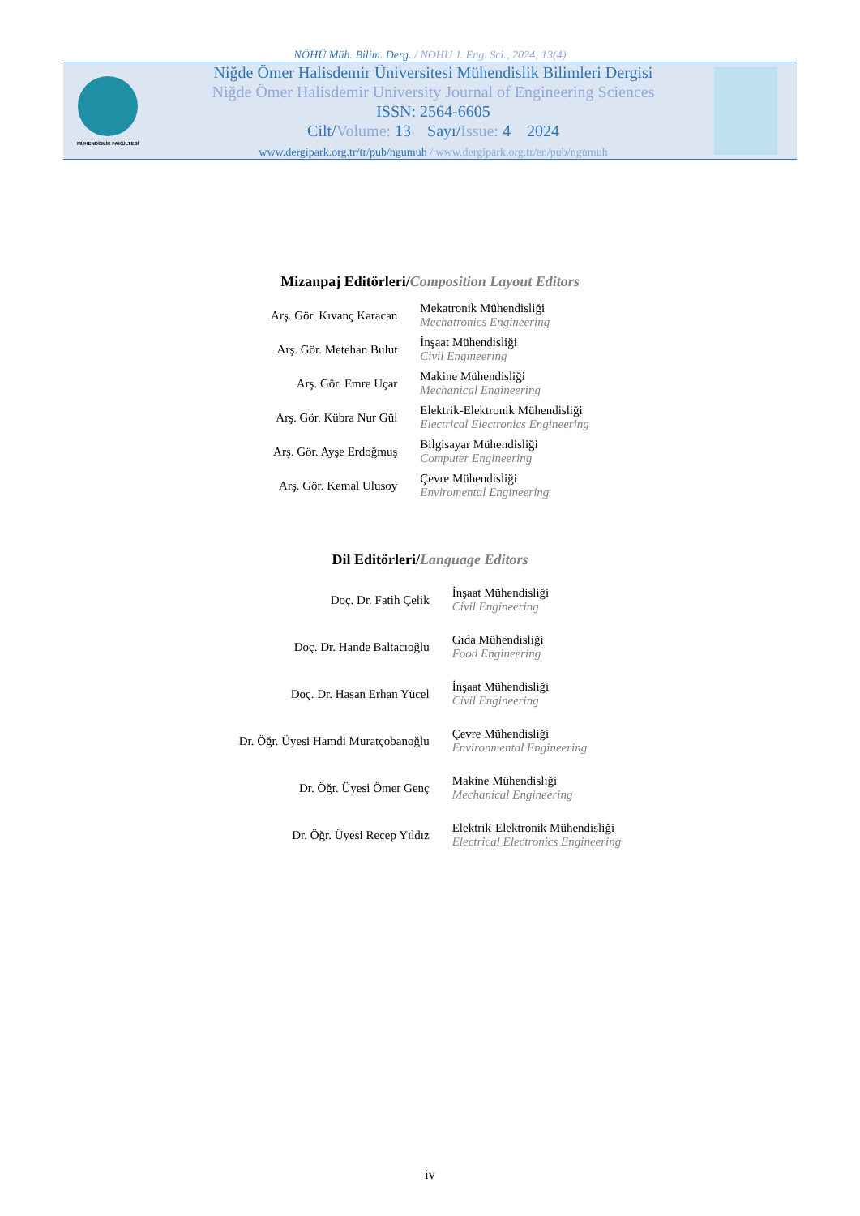NÖHÜ Müh. Bilim. Derg. / NOHU J. Eng. Sci., 2024; 13(4)
MÜHENDİSLİK FAKÜLTESİ
Niğde Ömer Halisdemir Üniversitesi Mühendislik Bilimleri Dergisi
Niğde Ömer Halisdemir University Journal of Engineering Sciences
ISSN: 2564-6605
Cilt/Volume: 13 Sayı/Issue: 4 2024
www.dergipark.org.tr/tr/pub/ngumuh / www.dergipark.org.tr/en/pub/ngumuh
Mizanpaj Editörleri/Composition Layout Editors
| Arş. Gör. Kıvanç Karacan | Mekatronik Mühendisliği Mechatronics Engineering |
| Arş. Gör. Metehan Bulut | İnşaat Mühendisliği Civil Engineering |
| Arş. Gör. Emre Uçar | Makine Mühendisliği Mechanical Engineering |
| Arş. Gör. Kübra Nur Gül | Elektrik-Elektronik Mühendisliği Electrical Electronics Engineering |
| Arş. Gör. Ayşe Erdoğmuş | Bilgisayar Mühendisliği Computer Engineering |
| Arş. Gör. Kemal Ulusoy | Çevre Mühendisliği Enviromental Engineering |
Dil Editörleri/Language Editors
| Doç. Dr. Fatih Çelik | İnşaat Mühendisliği Civil Engineering |
| Doç. Dr. Hande Baltacıoğlu | Gıda Mühendisliği Food Engineering |
| Doç. Dr. Hasan Erhan Yücel | İnşaat Mühendisliği Civil Engineering |
| Dr. Öğr. Üyesi Hamdi Muratçobanoğlu | Çevre Mühendisliği Environmental Engineering |
| Dr. Öğr. Üyesi Ömer Genç | Makine Mühendisliği Mechanical Engineering |
| Dr. Öğr. Üyesi Recep Yıldız | Elektrik-Elektronik Mühendisliği Electrical Electronics Engineering |
iv